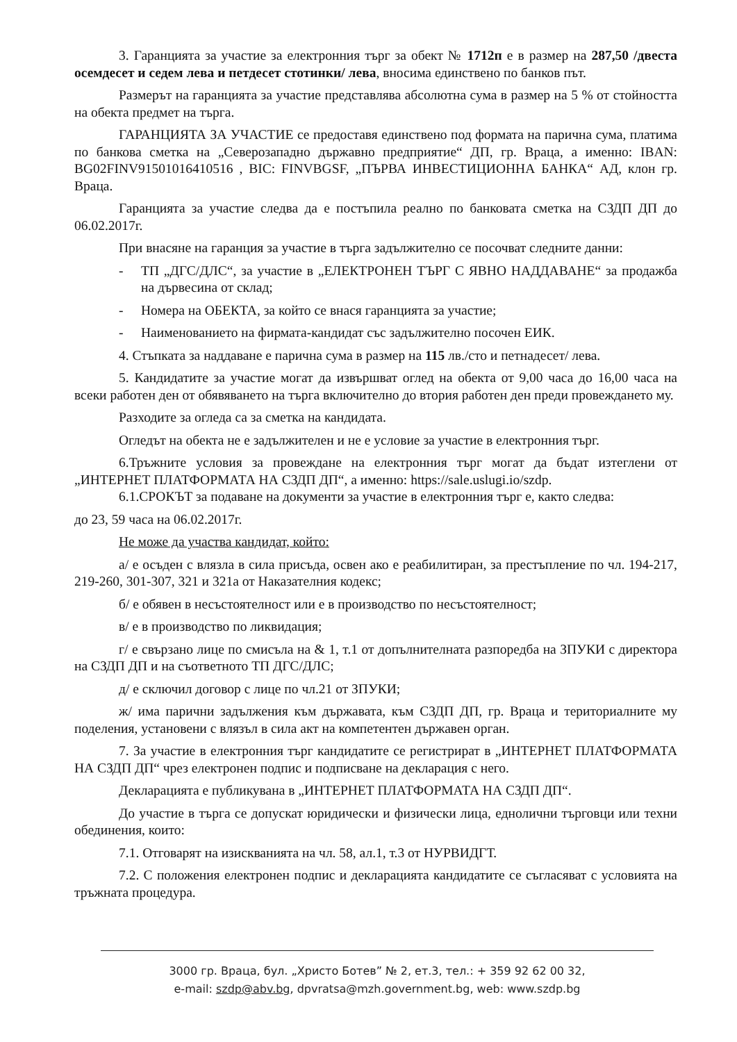3. Гаранцията за участие за електронния търг за обект № 1712п е в размер на 287,50 /двеста осемдесет и седем лева и петдесет стотинки/ лева, вносима единствено по банков път.
Размерът на гаранцията за участие представлява абсолютна сума в размер на 5 % от стойността на обекта предмет на търга.
ГАРАНЦИЯТА ЗА УЧАСТИЕ се предоставя единствено под формата на парична сума, платима по банкова сметка на „Северозападно държавно предприятие“ ДП, гр. Враца, а именно: IBAN: BG02FINV91501016410516 , BIC: FINVBGSF, „ПЪРВА ИНВЕСТИЦИОННА БАНКА“ АД, клон гр. Враца.
Гаранцията за участие следва да е постъпила реално по банковата сметка на СЗДП ДП до 06.02.2017г.
При внасяне на гаранция за участие в търга задължително се посочват следните данни:
- ТП „ДГС/ДЛС“, за участие в „ЕЛЕКТРОНЕН ТЪРГ С ЯВНО НАДДАВАНЕ“ за продажба на дървесина от склад;
- Номера на ОБЕКТА, за който се внася гаранцията за участие;
- Наименованието на фирмата-кандидат със задължително посочен ЕИК.
4. Стъпката за наддаване е парична сума в размер на 115 лв./сто и петнадесет/ лева.
5. Кандидатите за участие могат да извършват оглед на обекта от 9,00 часа до 16,00 часа на всеки работен ден от обявяването на търга включително до втория работен ден преди провеждането му.
Разходите за огледа са за сметка на кандидата.
Огледът на обекта не е задължителен и не е условие за участие в електронния търг.
6.Тръжните условия за провеждане на електронния търг могат да бъдат изтеглени от „ИНТЕРНЕТ ПЛАТФОРМАТА НА СЗДП ДП“, а именно: https://sale.uslugi.io/szdp.
6.1.СРОКЪТ за подаване на документи за участие в електронния търг е, както следва:
до 23, 59 часа на 06.02.2017г.
Не може да участва кандидат, който:
а/ е осъден с влязла в сила присъда, освен ако е реабилитиран, за престъпление по чл. 194-217, 219-260, 301-307, 321 и 321а от Наказателния кодекс;
б/ е обявен в несъстоятелност или е в производство по несъстоятелност;
в/ е в производство по ликвидация;
г/ е свързано лице по смисъла на & 1, т.1 от допълнителната разпоредба на ЗПУКИ с директора на СЗДП ДП и на съответното ТП ДГС/ДЛС;
д/ е сключил договор с лице по чл.21 от ЗПУКИ;
ж/ има парични задължения към държавата, към СЗДП ДП, гр. Враца и териториалните му поделения, установени с влязъл в сила акт на компетентен държавен орган.
7. За участие в електронния търг кандидатите се регистрират в „ИНТЕРНЕТ ПЛАТФОРМАТА НА СЗДП ДП“ чрез електронен подпис и подписване на декларация с него.
Декларацията е публикувана в „ИНТЕРНЕТ ПЛАТФОРМАТА НА СЗДП ДП“.
До участие в търга се допускат юридически и физически лица, еднолични търговци или техни обединения, които:
7.1. Отговарят на изискванията на чл. 58, ал.1, т.3 от НУРВИДГТ.
7.2. С положения електронен подпис и декларацията кандидатите се съгласяват с условията на тръжната процедура.
3000 гр. Враца, бул. „Христо Ботев” № 2, ет.3, тел.: + 359 92 62 00 32,
e-mail: szdp@abv.bg, dpvratsa@mzh.government.bg, web: www.szdp.bg